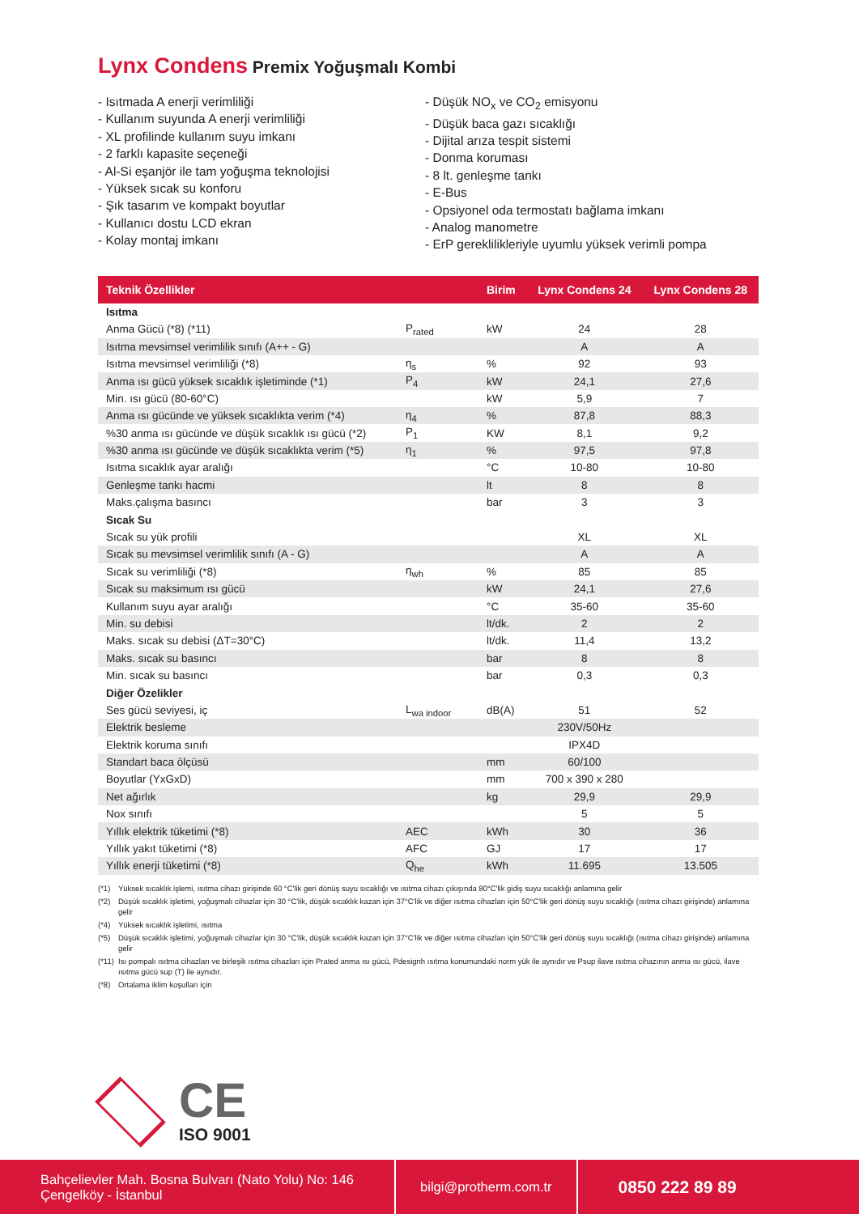Lynx Condens Premix Yoğuşmalı Kombi
- Isıtmada A enerji verimliliği
- Kullanım suyunda A enerji verimliliği
- XL profilinde kullanım suyu imkanı
- 2 farklı kapasite seçeneği
- Al-Si eşanjör ile tam yoğuşma teknolojisi
- Yüksek sıcak su konforu
- Şık tasarım ve kompakt boyutlar
- Kullanıcı dostu LCD ekran
- Kolay montaj imkanı
- Düşük NO<sub>x</sub> ve CO<sub>2</sub> emisyonu
- Düşük baca gazı sıcaklığı
- Dijital arıza tespit sistemi
- Donma koruması
- 8 lt. genleşme tankı
- E-Bus
- Opsiyonel oda termostatı bağlama imkanı
- Analog manometre
- ErP gereklilikleriyle uyumlu yüksek verimli pompa
| Teknik Özellikler | | Birim | Lynx Condens 24 | Lynx Condens 28 |
| --- | --- | --- | --- | --- |
| Isıtma | | | | |
| Anma Gücü (*8) (*11) | P<sub>rated</sub> | kW | 24 | 28 |
| Isıtma mevsimsel verimlilik sınıfı (A++ - G) | | | A | A |
| Isıtma mevsimsel verimliliği (*8) | η<sub>s</sub> | % | 92 | 93 |
| Anma ısı gücü yüksek sıcaklık işletiminde (*1) | P<sub>4</sub> | kW | 24,1 | 27,6 |
| Min. ısı gücü (80-60°C) | | kW | 5,9 | 7 |
| Anma ısı gücünde ve yüksek sıcaklıkta verim (*4) | η<sub>4</sub> | % | 87,8 | 88,3 |
| %30 anma ısı gücünde ve düşük sıcaklık ısı gücü (*2) | P<sub>1</sub> | KW | 8,1 | 9,2 |
| %30 anma ısı gücünde ve düşük sıcaklıkta verim (*5) | η<sub>1</sub> | % | 97,5 | 97,8 |
| Isıtma sıcaklık ayar aralığı | | °C | 10-80 | 10-80 |
| Genleşme tankı hacmi | | lt | 8 | 8 |
| Maks.çalışma basıncı | | bar | 3 | 3 |
| Sıcak Su | | | | |
| Sıcak su yük profili | | | XL | XL |
| Sıcak su mevsimsel verimlilik sınıfı (A - G) | | | A | A |
| Sıcak su verimliliği (*8) | η<sub>wh</sub> | % | 85 | 85 |
| Sıcak su maksimum ısı gücü | | kW | 24,1 | 27,6 |
| Kullanım suyu ayar aralığı | | °C | 35-60 | 35-60 |
| Min. su debisi | | lt/dk. | 2 | 2 |
| Maks. sıcak su debisi (ΔT=30°C) | | lt/dk. | 11,4 | 13,2 |
| Maks. sıcak su basıncı | | bar | 8 | 8 |
| Min. sıcak su basıncı | | bar | 0,3 | 0,3 |
| Diğer Özelikler | | | | |
| Ses gücü seviyesi, iç | L<sub>wa indoor</sub> | dB(A) | 51 | 52 |
| Elektrik besleme | | | 230V/50Hz | |
| Elektrik koruma sınıfı | | | IPX4D | |
| Standart baca ölçüsü | | mm | 60/100 | |
| Boyutlar (YxGxD) | | mm | 700 x 390 x 280 | |
| Net ağırlık | | kg | 29,9 | 29,9 |
| Nox sınıfı | | | 5 | 5 |
| Yıllık elektrik tüketimi (*8) | AEC | kWh | 30 | 36 |
| Yıllık yakıt tüketimi (*8) | AFC | GJ | 17 | 17 |
| Yıllık enerji tüketimi (*8) | Q<sub>he</sub> | kWh | 11.695 | 13.505 |
(*1) Yüksek sıcaklık işlemi, ısıtma cihazı girişinde 60 °C'lik geri dönüş suyu sıcaklığı ve ısıtma cihazı çıkışında 80°C'lik gidiş suyu sıcaklığı anlamına gelir
(*2) Düşük sıcaklık işletimi, yoğuşmalı cihazlar için 30 °C'lik, düşük sıcaklık kazan için 37°C'lik ve diğer ısıtma cihazları için 50°C'lik geri dönüş suyu sıcaklığı (ısıtma cihazı girişinde) anlamına gelir
(*4) Yüksek sıcaklık işletimi, ısıtma
(*5) Düşük sıcaklık işletimi, yoğuşmalı cihazlar için 30 °C'lik, düşük sıcaklık kazan için 37°C'lik ve diğer ısıtma cihazları için 50°C'lik geri dönüş suyu sıcaklığı (ısıtma cihazı girişinde) anlamına gelir
(*11) Isı pompalı ısıtma cihazları ve birleşik ısıtma cihazları için Prated anma ısı gücü, Pdesignh ısıtma konumundaki norm yük ile aynıdır ve Psup ilave ısıtma cihazının anma ısı gücü, ilave ısıtma gücü sup (T) ile aynıdır.
(*8) Ortalama iklim koşulları için
CE
ISO 9001
Bahçelievler Mah. Bosna Bulvarı (Nato Yolu) No: 146
Çengelköy - İstanbul
bilgi@protherm.com.tr
0850 222 89 89